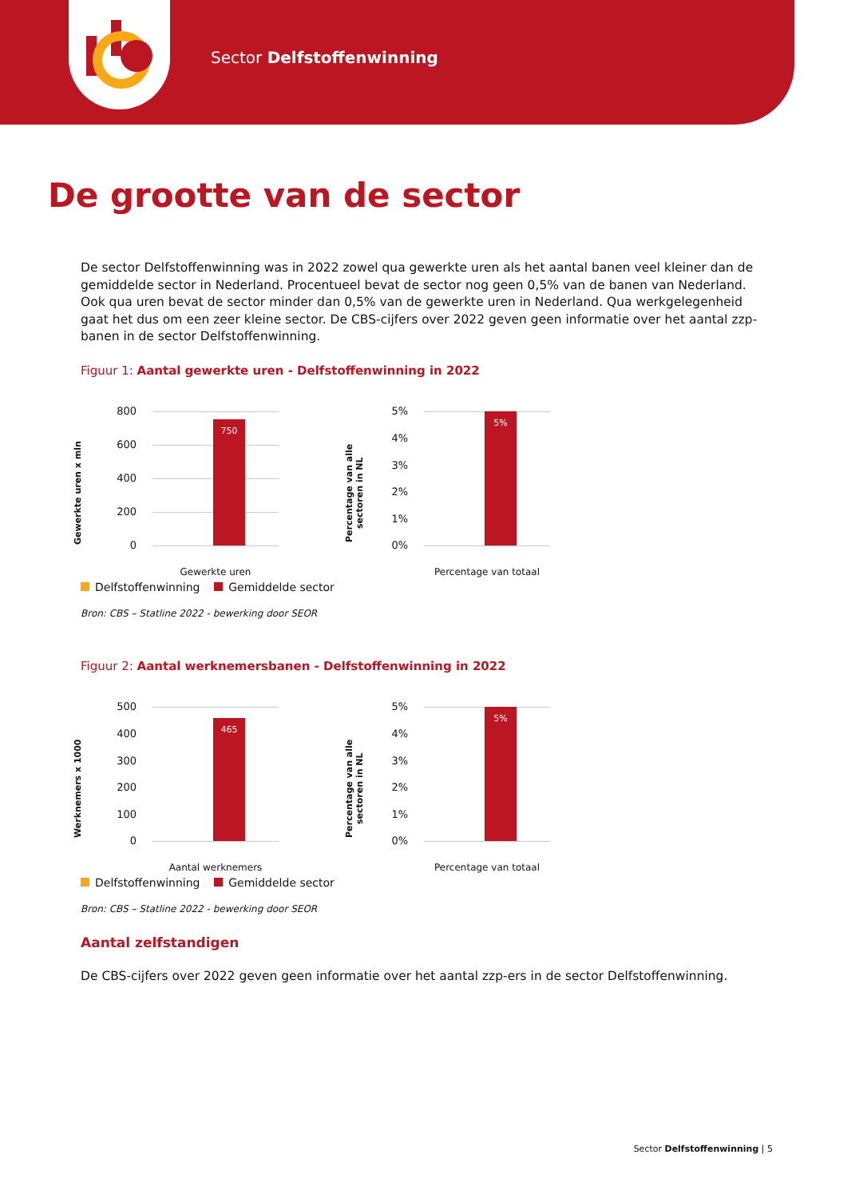Sector Delfstoffenwinning
De grootte van de sector
De sector Delfstoffenwinning was in 2022 zowel qua gewerkte uren als het aantal banen veel kleiner dan de gemiddelde sector in Nederland. Procentueel bevat de sector nog geen 0,5% van de banen van Nederland. Ook qua uren bevat de sector minder dan 0,5% van de gewerkte uren in Nederland. Qua werkgelegenheid gaat het dus om een zeer kleine sector. De CBS-cijfers over 2022 geven geen informatie over het aantal zzp-banen in de sector Delfstoffenwinning.
Figuur 1: Aantal gewerkte uren - Delfstoffenwinning in 2022
Gewerkte uren x mln
800
600
400
200
0
750
Gewerkte uren
Percentage van alle sectoren in NL
5%
4%
3%
2%
1%
0%
5%
Percentage van totaal
Delfstoffenwinning Gemiddelde sector
Bron: CBS – Statline 2022 - bewerking door SEOR
Figuur 2: Aantal werknemersbanen - Delfstoffenwinning in 2022
Werknemers x 1000
500
400
300
200
100
0
465
Aantal werknemers
Percentage van alle sectoren in NL
5%
4%
3%
2%
1%
0%
5%
Percentage van totaal
Delfstoffenwinning Gemiddelde sector
Bron: CBS – Statline 2022 - bewerking door SEOR
Aantal zelfstandigen
De CBS-cijfers over 2022 geven geen informatie over het aantal zzp-ers in de sector Delfstoffenwinning.
Sector Delfstoffenwinning | 5